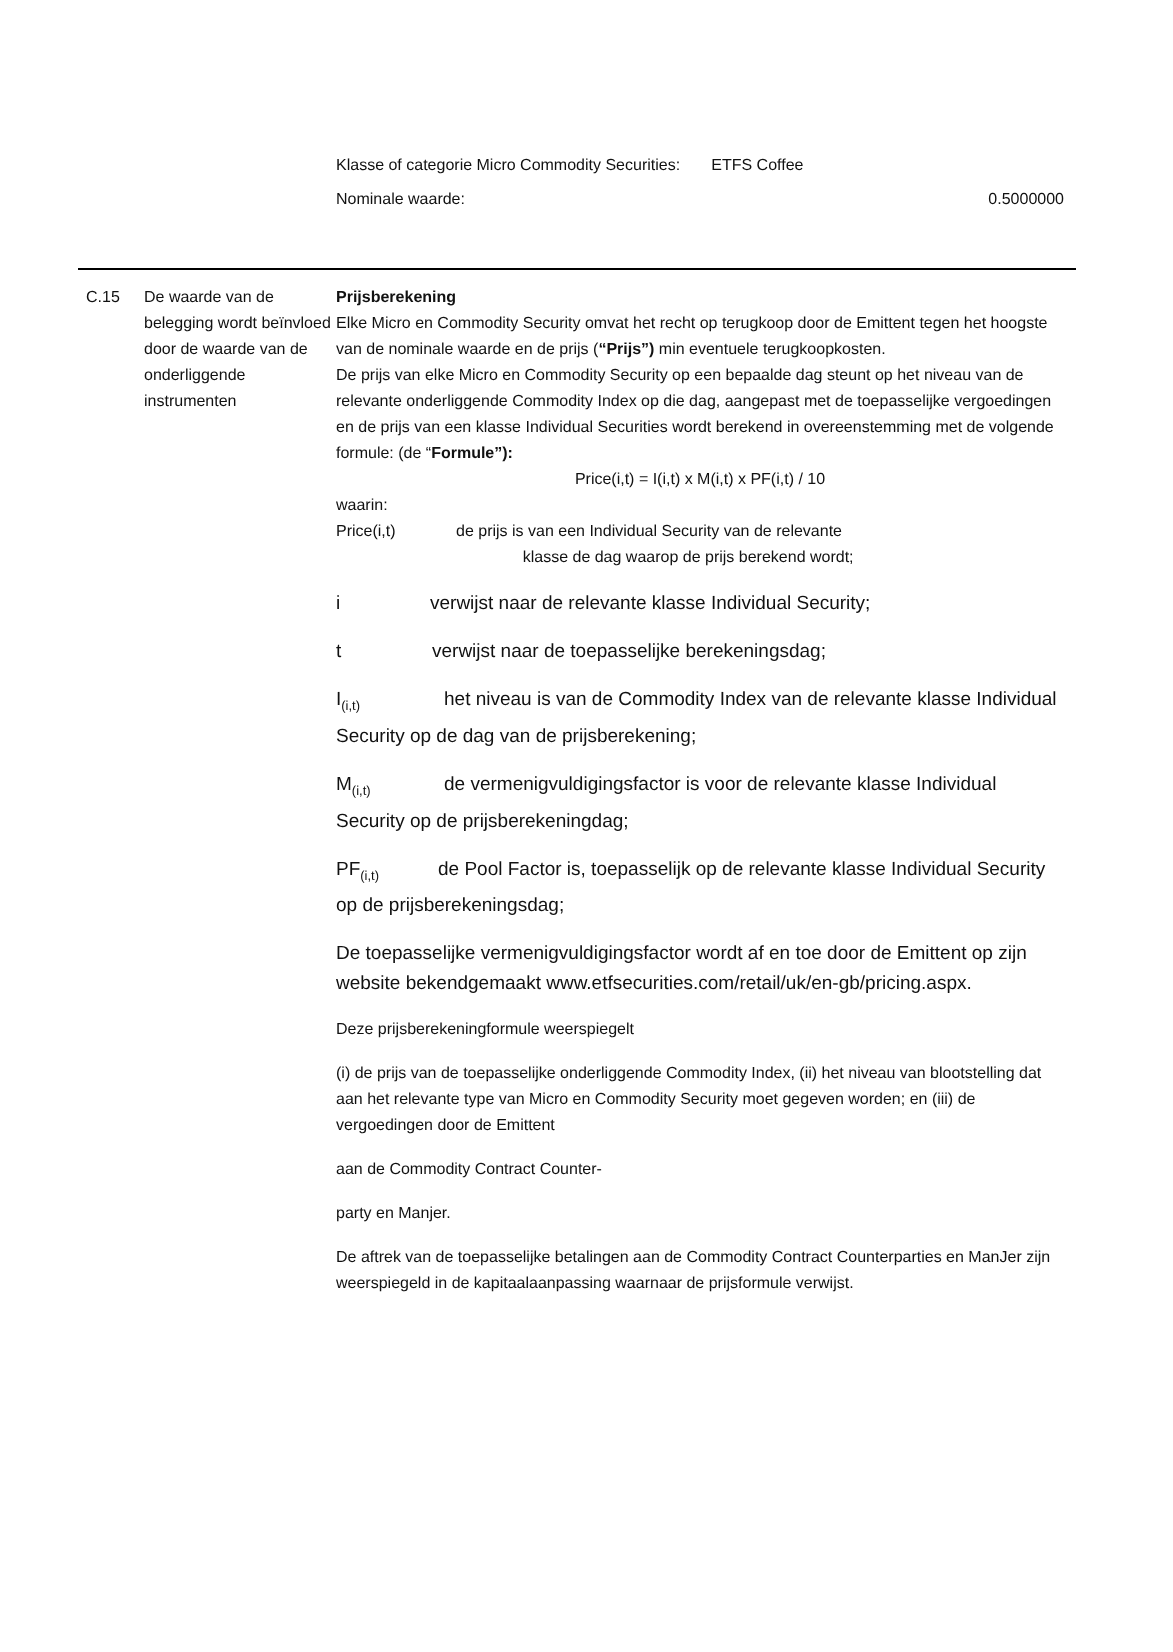Klasse of categorie Micro Commodity Securities: ETFS Coffee
Nominale waarde: 0.5000000
| C.15 | De waarde van de belegging wordt beïnvloed door de waarde van de onderliggende instrumenten | Prijsberekening Elke Micro en Commodity Security omvat het recht op terugkoop door de Emittent tegen het hoogste van de nominale waarde en de prijs ( “Prijs”) min eventuele terugkoopkosten. De prijs van elke Micro en Commodity Security op een bepaalde dag steunt op het niveau van de relevante onderliggende Commodity Index op die dag, aangepast met de toepasselijke vergoedingen en de prijs van een klasse Individual Securities wordt berekend in overeenstemming met de volgende formule: (de “ Formule”): Price(i,t) = I(i,t) x M(i,t) x PF(i,t) / 10 waarin: Price(i,t) de prijs is van een Individual Security van de relevante klasse de dag waarop de prijs berekend wordt; i verwijst naar de relevante klasse Individual Security; t verwijst naar de toepasselijke berekeningsdag; I<sub>(i,t)</sub> het niveau is van de Commodity Index van de relevante klasse Individual Security op de dag van de prijsberekening; M<sub>(i,t)</sub> de vermenigvuldigingsfactor is voor de relevante klasse Individual Security op de prijsberekeningdag; PF<sub>(i,t)</sub> de Pool Factor is, toepasselijk op de relevante klasse Individual Security op de prijsberekeningsdag; De toepasselijke vermenigvuldigingsfactor wordt af en toe door de Emittent op zijn website bekendgemaakt www.etfsecurities.com/retail/uk/en-gb/pricing.aspx. Deze prijsberekeningformule weerspiegelt (i) de prijs van de toepasselijke onderliggende Commodity Index, (ii) het niveau van blootstelling dat aan het relevante type van Micro en Commodity Security moet gegeven worden; en (iii) de vergoedingen door de Emittent aan de Commodity Contract Counter- party en Manjer. De aftrek van de toepasselijke betalingen aan de Commodity Contract Counterparties en ManJer zijn weerspiegeld in de kapitaalaanpassing waarnaar de prijsformule verwijst. |